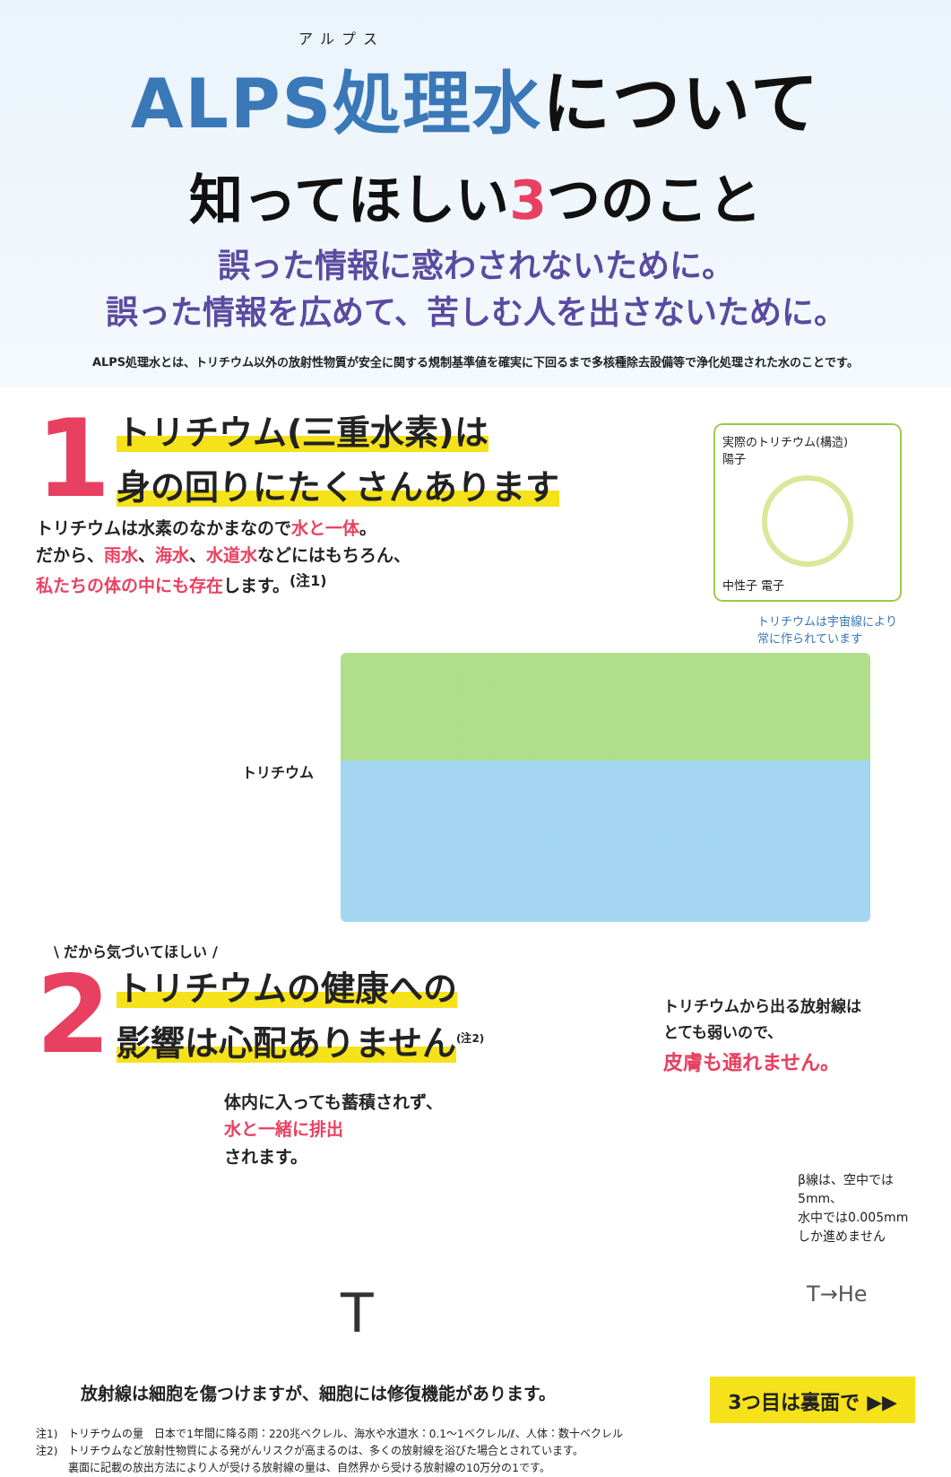アルプス
ALPS処理水について
知ってほしい3つのこと
誤った情報に惑わされないために。
誤った情報を広めて、苦しむ人を出さないために。
ALPS処理水とは、トリチウム以外の放射性物質が安全に関する規制基準値を確実に下回るまで多核種除去設備等で浄化処理された水のことです。
1
トリチウム(三重水素)は
身の回りにたくさんあります
実際のトリチウム(構造)
陽子
中性子 電子
トリチウムは宇宙線により
常に作られています
トリチウムは水素のなかまなので水と一体。
だから、雨水、海水、水道水などにはもちろん、
私たちの体の中にも存在します。<sup>(注1)</sup>
トリチウム
\ だから気づいてほしい /
2
トリチウムの健康への
影響は心配ありません<sup>(注2)</sup>
トリチウムから出る放射線は
とても弱いので、
皮膚も通れません。
体内に入っても蓄積されず、
水と一緒に排出
されます。
β線は、空中では5mm、
水中では0.005mm
しか進めません
T T→He
放射線は細胞を傷つけますが、細胞には修復機能があります。
3つ目は裏面で ▶▶
注1)　トリチウムの量　日本で1年間に降る雨：220兆ベクレル、海水や水道水：0.1～1ベクレル/ℓ、人体：数十ベクレル
注2)　トリチウムなど放射性物質による発がんリスクが高まるのは、多くの放射線を浴びた場合とされています。
　　　裏面に記載の放出方法により人が受ける放射線の量は、自然界から受ける放射線の10万分の1です。